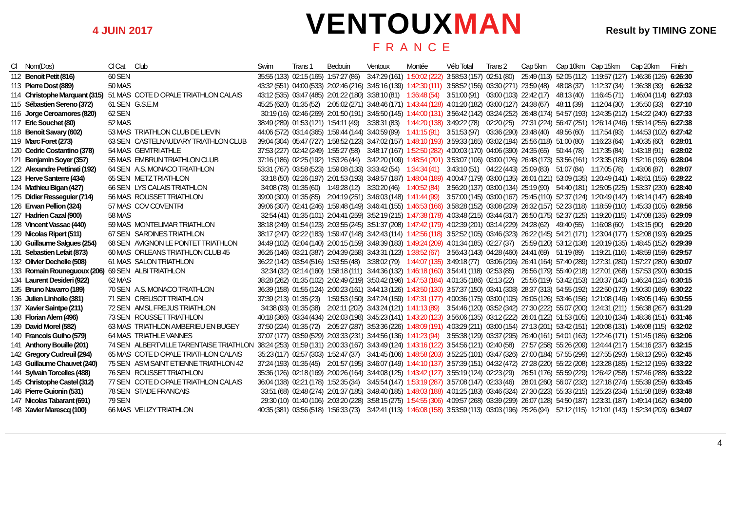4 JUIN 2017
VENTOUXMAN
FRANCE
Result by TIMING ZONE
| Cl | Nom(Dos) | Cl Cat | Club | Swim | Trans 1 | Bedouin | Ventoux | Montée | Vélo Total | Trans 2 | Cap 5km | Cap 10km | Cap 15km | Cap 20km | Finish |
| --- | --- | --- | --- | --- | --- | --- | --- | --- | --- | --- | --- | --- | --- | --- | --- |
| 112 | Benoit Petit (816) | 60 SEN | | 35:55 (133) | 02:15 (165) | 1:57:27 (86) | 3:47:29 (161) | 1:50:02 (222) | 3:58:53 (157) | 02:51 (80) | 25:49 (113) | 52:05 (112) | 1:19:57 (127) | 1:46:36 (126) | 6:26:30 |
| 113 | Pierre Dost (889) | 50 MAS | | 43:32 (551) | 04:00 (533) | 2:02:46 (216) | 3:45:16 (139) | 1:42:30 (111) | 3:58:52 (156) | 03:30 (271) | 23:59 (48) | 48:08 (37) | 1:12:37 (34) | 1:36:38 (39) | 6:26:32 |
| 114 | Christophe Marquant (315) | 51 MAS | COTE D OPALE TRIATHLON CALAIS | 43:12 (535) | 03:47 (485) | 2:01:22 (180) | 3:38:10 (81) | 1:36:48 (54) | 3:51:00 (91) | 03:00 (103) | 22:42 (17) | 48:13 (40) | 1:16:45 (71) | 1:46:04 (114) | 6:27:03 |
| 115 | Sébastien Sereno (372) | 61 SEN | G.S.E.M | 45:25 (620) | 01:35 (52) | 2:05:02 (271) | 3:48:46 (171) | 1:43:44 (128) | 4:01:20 (182) | 03:00 (127) | 24:38 (67) | 48:11 (39) | 1:12:04 (30) | 1:35:50 (33) | 6:27:10 |
| 116 | Jorge Ceroamores (820) | 62 SEN | | 30:19 (16) | 02:46 (269) | 2:01:50 (191) | 3:45:50 (145) | 1:44:00 (131) | 3:56:42 (142) | 03:24 (252) | 26:48 (174) | 54:57 (193) | 1:24:35 (212) | 1:54:22 (240) | 6:27:33 |
| 117 | Eric Souchet (80) | 52 MAS | | 38:49 (289) | 01:53 (121) | 1:54:11 (49) | 3:38:31 (83) | 1:44:20 (138) | 3:49:22 (78) | 02:20 (25) | 27:31 (224) | 56:47 (251) | 1:26:14 (246) | 1:55:14 (255) | 6:27:38 |
| 118 | Benoit Savary (602) | 53 MAS | TRIATHLON CLUB DE LIEVIN | 44:06 (572) | 03:14 (365) | 1:59:44 (144) | 3:40:59 (99) | 1:41:15 (91) | 3:51:53 (97) | 03:36 (290) | 23:48 (40) | 49:56 (60) | 1:17:54 (93) | 1:44:53 (102) | 6:27:42 |
| 119 | Marc Foret (273) | 63 SEN | CASTELNAUDARY TRIATHLON CLUB | 39:04 (304) | 05:47 (727) | 1:58:52 (123) | 3:47:02 (157) | 1:48:10 (193) | 3:59:33 (165) | 03:02 (194) | 25:56 (118) | 51:00 (80) | 1:16:23 (64) | 1:40:35 (60) | 6:28:01 |
| 120 | Cedric Costantino (378) | 54 MAS | GEMTRI ATHLE | 37:53 (227) | 02:42 (249) | 1:55:27 (58) | 3:48:17 (167) | 1:52:50 (282) | 4:00:03 (170) | 04:06 (390) | 24:35 (65) | 50:44 (78) | 1:17:35 (84) | 1:43:18 (91) | 6:28:02 |
| 121 | Benjamin Soyer (357) | 55 MAS | EMBRUN TRIATHLON CLUB | 37:16 (186) | 02:25 (192) | 1:53:26 (44) | 3:42:20 (109) | 1:48:54 (201) | 3:53:07 (106) | 03:00 (126) | 26:48 (173) | 53:56 (161) | 1:23:35 (189) | 1:52:16 (196) | 6:28:04 |
| 122 | Alexandre Pettinati (192) | 64 SEN | A.S. MONACO TRIATHLON | 53:31 (767) | 03:58 (523) | 1:59:08 (133) | 3:33:42 (54) | 1:34:34 (41) | 3:43:10 (51) | 04:22 (443) | 25:09 (83) | 51:07 (84) | 1:17:05 (78) | 1:43:06 (87) | 6:28:07 |
| 123 | Herve Santerre (434) | 65 SEN | METZ TRIATHLON | 33:18 (50) | 02:26 (197) | 2:01:53 (193) | 3:49:57 (187) | 1:48:04 (189) | 4:00:47 (179) | 03:00 (135) | 26:01 (121) | 53:09 (135) | 1:20:49 (141) | 1:48:51 (155) | 6:28:22 |
| 124 | Mathieu Bigan (427) | 66 SEN | LYS CALAIS TRIATHLON | 34:08 (78) | 01:35 (60) | 1:49:28 (12) | 3:30:20 (46) | 1:40:52 (84) | 3:56:20 (137) | 03:00 (134) | 25:19 (90) | 54:40 (181) | 1:25:05 (225) | 1:53:37 (230) | 6:28:40 |
| 125 | Didier Resseguier (714) | 56 MAS | ROUSSET TRIATHLON | 39:00 (300) | 01:35 (85) | 2:04:19 (251) | 3:46:03 (148) | 1:41:44 (99) | 3:57:00 (145) | 03:00 (167) | 25:45 (110) | 52:37 (124) | 1:20:49 (142) | 1:48:14 (147) | 6:28:49 |
| 126 | Erwan Pellion (324) | 57 MAS | COV COVENTRI | 39:06 (307) | 02:41 (246) | 1:59:48 (149) | 3:46:41 (155) | 1:46:53 (166) | 3:58:28 (152) | 03:08 (209) | 26:32 (157) | 52:23 (118) | 1:18:59 (110) | 1:45:33 (105) | 6:28:56 |
| 127 | Hadrien Cazal (900) | 58 MAS | | 32:54 (41) | 01:35 (101) | 2:04:41 (259) | 3:52:19 (215) | 1:47:38 (178) | 4:03:48 (215) | 03:44 (317) | 26:50 (175) | 52:37 (125) | 1:19:20 (115) | 1:47:08 (135) | 6:29:09 |
| 128 | Vincent Vassac (440) | 59 MAS | MONTELIMAR TRIATHLON | 38:18 (249) | 01:54 (123) | 2:03:55 (245) | 3:51:37 (208) | 1:47:42 (179) | 4:02:39 (201) | 03:14 (229) | 24:28 (62) | 49:40 (55) | 1:16:08 (60) | 1:43:15 (90) | 6:29:20 |
| 129 | Nicolas Ripert (511) | 67 SEN | SARDINES TRIATHLON | 38:17 (247) | 02:22 (183) | 1:59:47 (148) | 3:42:43 (114) | 1:42:56 (118) | 3:52:52 (105) | 03:46 (323) | 26:22 (145) | 54:21 (171) | 1:23:04 (177) | 1:52:08 (193) | 6:29:25 |
| 130 | Guillaume Salgues (254) | 68 SEN | AVIGNON LE PONTET TRIATHLON | 34:49 (102) | 02:04 (140) | 2:00:15 (159) | 3:49:39 (183) | 1:49:24 (209) | 4:01:34 (185) | 02:27 (37) | 25:59 (120) | 53:12 (138) | 1:20:19 (135) | 1:48:45 (152) | 6:29:39 |
| 131 | Sebastien Lefait (873) | 60 MAS | ORLEANS TRIATHLON CLUB 45 | 36:26 (146) | 03:21 (387) | 2:04:39 (258) | 3:43:31 (123) | 1:38:52 (67) | 3:56:43 (143) | 04:28 (460) | 24:41 (69) | 51:19 (89) | 1:19:21 (116) | 1:48:59 (159) | 6:29:57 |
| 132 | Olivier Dechelle (508) | 61 MAS | SALON TRIATHLON | 36:22 (142) | 03:54 (516) | 1:53:55 (48) | 3:38:02 (79) | 1:44:07 (135) | 3:49:18 (77) | 03:06 (206) | 26:41 (164) | 57:40 (289) | 1:27:31 (280) | 1:57:27 (280) | 6:30:07 |
| 133 | Romain Rouneguoux (206) | 69 SEN | ALBI TRIATHLON | 32:34 (32) | 02:14 (160) | 1:58:18 (111) | 3:44:36 (132) | 1:46:18 (160) | 3:54:41 (118) | 02:53 (85) | 26:56 (179) | 55:40 (218) | 1:27:01 (268) | 1:57:53 (290) | 6:30:15 |
| 134 | Laurent Desideri (922) | 62 MAS | | 38:28 (262) | 01:35 (102) | 2:02:49 (219) | 3:50:42 (196) | 1:47:53 (184) | 4:01:35 (186) | 02:13 (22) | 25:56 (119) | 53:42 (153) | 1:20:37 (140) | 1:46:24 (124) | 6:30:15 |
| 135 | Bruno Navarro (189) | 70 SEN | A.S. MONACO TRIATHLON | 36:39 (158) | 01:55 (124) | 2:00:23 (161) | 3:44:13 (126) | 1:43:50 (130) | 3:57:37 (150) | 03:41 (308) | 28:37 (313) | 54:55 (192) | 1:22:50 (173) | 1:50:30 (169) | 6:30:22 |
| 136 | Julien Linholle (381) | 71 SEN | CREUSOT TRIATHLON | 37:39 (213) | 01:35 (23) | 1:59:53 (150) | 3:47:24 (159) | 1:47:31 (177) | 4:00:36 (175) | 03:00 (105) | 26:05 (126) | 53:46 (156) | 1:21:08 (146) | 1:48:05 (146) | 6:30:55 |
| 137 | Xavier Saintpe (211) | 72 SEN | AMSL FREJUS TRIATHLON | 34:38 (93) | 01:35 (38) | 2:02:11 (202) | 3:43:24 (121) | 1:41:13 (89) | 3:54:46 (120) | 03:52 (342) | 27:30 (222) | 55:07 (200) | 1:24:31 (211) | 1:56:38 (267) | 6:31:29 |
| 138 | Florian Alem (496) | 73 SEN | ROUSSET TRIATHLON | 40:18 (366) | 03:34 (434) | 2:02:03 (198) | 3:45:23 (141) | 1:43:20 (123) | 3:56:06 (135) | 03:12 (222) | 26:01 (122) | 51:53 (105) | 1:20:10 (134) | 1:48:36 (151) | 6:31:46 |
| 139 | David Morel (582) | 63 MAS | TRIATHLON AMBERIEU EN BUGEY | 37:50 (224) | 01:35 (72) | 2:05:27 (287) | 3:53:36 (226) | 1:48:09 (191) | 4:03:29 (211) | 03:00 (154) | 27:13 (201) | 53:42 (151) | 1:20:08 (131) | 1:46:08 (115) | 6:32:02 |
| 140 | Francois Guiho (579) | 64 MAS | TRIATHLE VANNES | 37:07 (177) | 03:59 (529) | 2:03:33 (231) | 3:44:56 (136) | 1:41:23 (94) | 3:55:38 (129) | 03:37 (295) | 26:40 (161) | 54:01 (163) | 1:22:46 (171) | 1:51:45 (186) | 6:32:06 |
| 141 | Anthony Bouille (201) | 74 SEN | ALBERTVILLE TARENTAISE TRIATHLON | 38:24 (253) | 01:59 (131) | 2:00:33 (167) | 3:43:49 (124) | 1:43:16 (122) | 3:54:56 (121) | 02:40 (58) | 27:57 (258) | 55:26 (209) | 1:24:44 (217) | 1:54:16 (237) | 6:32:15 |
| 142 | Gregory Cudreuil (294) | 65 MAS | COTE D OPALE TRIATHLON CALAIS | 35:23 (117) | 02:57 (303) | 1:52:47 (37) | 3:41:45 (106) | 1:48:58 (203) | 3:52:25 (101) | 03:47 (326) | 27:00 (184) | 57:55 (299) | 1:27:55 (293) | 1:58:13 (295) | 6:32:45 |
| 143 | Guillaume Chauvet (240) | 75 SEN | ASM SAINT ETIENNE TRIATHLON 42 | 37:24 (193) | 01:35 (45) | 2:01:57 (195) | 3:46:07 (149) | 1:44:10 (137) | 3:57:39 (151) | 04:32 (472) | 27:28 (220) | 55:22 (208) | 1:23:28 (185) | 1:52:12 (195) | 6:33:22 |
| 144 | Sylvain Torcelles (488) | 76 SEN | ROUSSET TRIATHLON | 35:36 (126) | 02:18 (169) | 2:00:26 (164) | 3:44:08 (125) | 1:43:42 (127) | 3:55:19 (124) | 02:23 (29) | 26:51 (176) | 55:59 (229) | 1:26:42 (258) | 1:57:46 (288) | 6:33:22 |
| 145 | Christophe Castel (312) | 77 SEN | COTE D OPALE TRIATHLON CALAIS | 36:04 (138) | 02:21 (178) | 1:52:35 (34) | 3:45:54 (147) | 1:53:19 (287) | 3:57:08 (147) | 02:33 (46) | 28:01 (260) | 56:07 (232) | 1:27:18 (274) | 1:55:39 (259) | 6:33:45 |
| 146 | Pierre Guionin (531) | 78 SEN | STADE FRANCAIS | 33:51 (68) | 02:48 (274) | 2:01:37 (185) | 3:49:40 (185) | 1:48:03 (188) | 4:01:25 (183) | 03:46 (324) | 27:30 (223) | 55:33 (215) | 1:25:23 (234) | 1:51:58 (189) | 6:33:48 |
| 147 | Nicolas Tabarant (691) | 79 SEN | | 29:30 (10) | 01:40 (106) | 2:03:20 (228) | 3:58:15 (275) | 1:54:55 (306) | 4:09:57 (268) | 03:39 (299) | 26:07 (128) | 54:50 (187) | 1:23:31 (187) | 1:49:14 (162) | 6:34:00 |
| 148 | Xavier Marescq (100) | 66 MAS | VELIZY TRIATHLON | 40:35 (381) | 03:56 (518) | 1:56:33 (73) | 3:42:41 (113) | 1:46:08 (158) | 3:53:59 (113) | 03:03 (196) | 25:26 (94) | 52:12 (115) | 1:21:01 (143) | 1:52:34 (203) | 6:34:07 |
4